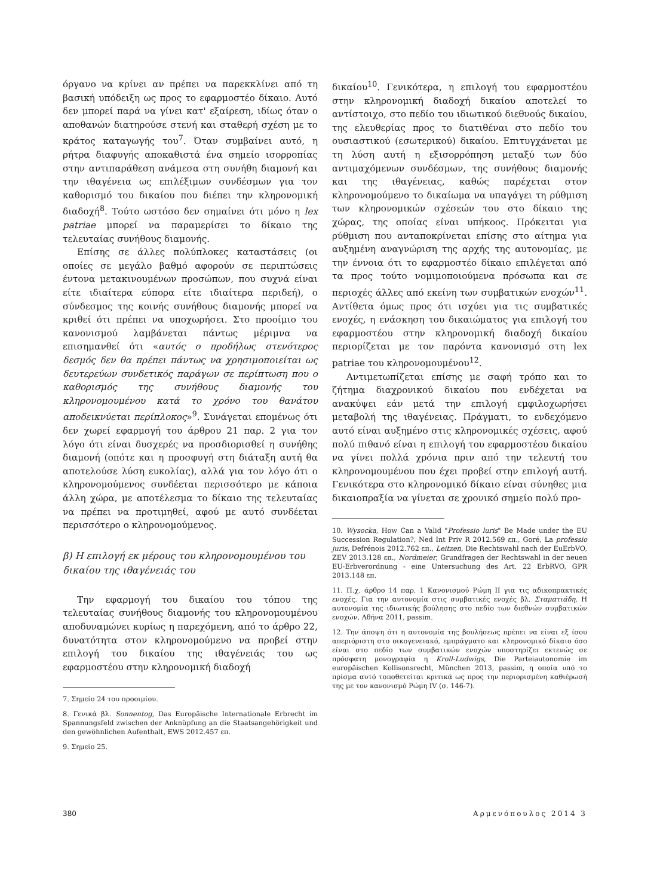όργανο να κρίνει αν πρέπει να παρεκκλίνει από τη βασική υπόδειξη ως προς το εφαρμοστέο δίκαιο. Αυτό δεν μπορεί παρά να γίνει κατ' εξαίρεση, ιδίως όταν ο αποθανών διατηρούσε στενή και σταθερή σχέση με το κράτος καταγωγής του<sup>7</sup>. Όταν συμβαίνει αυτό, η ρήτρα διαφυγής αποκαθιστά ένα σημείο ισορροπίας στην αντιπαράθεση ανάμεσα στη συνήθη διαμονή και την ιθαγένεια ως επιλέξιμων συνδέσμων για τον καθορισμό του δικαίου που διέπει την κληρονομική διαδοχή<sup>8</sup>. Τούτο ωστόσο δεν σημαίνει ότι μόνο η lex patriae μπορεί να παραμερίσει το δίκαιο της τελευταίας συνήθους διαμονής.
Επίσης σε άλλες πολύπλοκες καταστάσεις (οι οποίες σε μεγάλο βαθμό αφορούν σε περιπτώσεις έντονα μετακινουμένων προσώπων, που συχνά είναι είτε ιδιαίτερα εύπορα είτε ιδιαίτερα περιδεή), ο σύνδεσμος της κοινής συνήθους διαμονής μπορεί να κριθεί ότι πρέπει να υποχωρήσει. Στο προοίμιο του κανονισμού λαμβάνεται πάντως μέριμνα να επισημανθεί ότι «αυτός ο προδήλως στενότερος δεσμός δεν θα πρέπει πάντως να χρησιμοποιείται ως δευτερεύων συνδετικός παράγων σε περίπτωση που ο καθορισμός της συνήθους διαμονής του κληρονομουμένου κατά το χρόνο του θανάτου αποδεικνύεται περίπλοκος»<sup>9</sup>. Συνάγεται επομένως ότι δεν χωρεί εφαρμογή του άρθρου 21 παρ. 2 για τον λόγο ότι είναι δυσχερές να προσδιορισθεί η συνήθης διαμονή (οπότε και η προσφυγή στη διάταξη αυτή θα αποτελούσε λύση ευκολίας), αλλά για τον λόγο ότι ο κληρονομούμενος συνδέεται περισσότερο με κάποια άλλη χώρα, με αποτέλεσμα το δίκαιο της τελευταίας να πρέπει να προτιμηθεί, αφού με αυτό συνδέεται περισσότερο ο κληρονομούμενος.
β) Η επιλογή εκ μέρους του κληρονομουμένου του δικαίου της ιθαγένειάς του
Την εφαρμογή του δικαίου του τόπου της τελευταίας συνήθους διαμονής του κληρονομουμένου αποδυναμώνει κυρίως η παρεχόμενη, από το άρθρο 22, δυνατότητα στον κληρονομούμενο να προβεί στην επιλογή του δικαίου της ιθαγένειάς του ως εφαρμοστέου στην κληρονομική διαδοχή
7. Σημείο 24 του προοιμίου.
8. Γενικά βλ. Sonnentog, Das Europäische Internationale Erbrecht im Spannungsfeld zwischen der Anknüpfung an die Staatsangehörigkeit und den gewöhnlichen Aufenthalt, EWS 2012.457 επ.
9. Σημείο 25.
δικαίου<sup>10</sup>. Γενικότερα, η επιλογή του εφαρμοστέου στην κληρονομική διαδοχή δικαίου αποτελεί το αντίστοιχο, στο πεδίο του ιδιωτικού διεθνούς δικαίου, της ελευθερίας προς το διατιθέναι στο πεδίο του ουσιαστικού (εσωτερικού) δικαίου. Επιτυγχάνεται με τη λύση αυτή η εξισορρόπηση μεταξύ των δύο αντιμαχόμενων συνδέσμων, της συνήθους διαμονής και της ιθαγένειας, καθώς παρέχεται στον κληρονομούμενο το δικαίωμα να υπαγάγει τη ρύθμιση των κληρονομικών σχέσεών του στο δίκαιο της χώρας, της οποίας είναι υπήκοος. Πρόκειται για ρύθμιση που ανταποκρίνεται επίσης στο αίτημα για αυξημένη αναγνώριση της αρχής της αυτονομίας, με την έννοια ότι το εφαρμοστέο δίκαιο επιλέγεται από τα προς τούτο νομιμοποιούμενα πρόσωπα και σε περιοχές άλλες από εκείνη των συμβατικών ενοχών<sup>11</sup>. Αντίθετα όμως προς ότι ισχύει για τις συμβατικές ενοχές, η ενάσκηση του δικαιώματος για επιλογή του εφαρμοστέου στην κληρονομική διαδοχή δικαίου περιορίζεται με τον παρόντα κανονισμό στη lex patriae του κληρονομουμένου<sup>12</sup>.
Αντιμετωπίζεται επίσης με σαφή τρόπο και το ζήτημα διαχρονικού δικαίου που ενδέχεται να ανακύψει εάν μετά την επιλογή εμφιλοχωρήσει μεταβολή της ιθαγένειας. Πράγματι, το ενδεχόμενο αυτό είναι αυξημένο στις κληρονομικές σχέσεις, αφού πολύ πιθανό είναι η επιλογή του εφαρμοστέου δικαίου να γίνει πολλά χρόνια πριν από την τελευτή του κληρονομουμένου που έχει προβεί στην επιλογή αυτή. Γενικότερα στο κληρονομικό δίκαιο είναι σύνηθες μια δικαιοπραξία να γίνεται σε χρονικό σημείο πολύ προ-
10. Wysocka, How Can a Valid "Professio luris" Be Made under the EU Succession Regulation?, Ned Int Priv R 2012.569 επ., Goré, La professio juris, Defrénois 2012.762 επ., Leitzen, Die Rechtswahl nach der EuErbVO, ZEV 2013.128 επ., Nordmeier, Grundfragen der Rechtswahl in der neuen EU-Erbverordnung - eine Untersuchung des Art. 22 ErbRVO, GPR 2013.148 επ.
11. Π.χ. άρθρο 14 παρ. 1 Κανονισμού Ρώμη ΙΙ για τις αδικοπρακτικές ενοχές. Για την αυτονομία στις συμβατικές ενοχές βλ. Σταματιάδη, Η αυτονομία της ιδιωτικής βούλησης στο πεδίο των διεθνών συμβατικών ενοχών, Αθήνα 2011, passim.
12. Την άποψη ότι η αυτονομία της βουλήσεως πρέπει να είναι εξ ίσου απεριόριστη στο οικογενειακό, εμπράγματο και κληρονομικό δίκαιο όσο είναι στο πεδίο των συμβατικών ενοχών υποστηρίζει εκτενώς σε πρόσφατη μονογραφία η Kroll-Ludwigs, Die Parteiautonomie im europäischen Kollisonsrecht, München 2013, passim, η οποία υπό το πρίσμα αυτό τοποθετείται κριτικά ως προς την περιορισμένη καθιέρωσή της με τον κανονισμό Ρώμη IV (σ. 146-7).
380 Αρμενόπουλος 2014 3